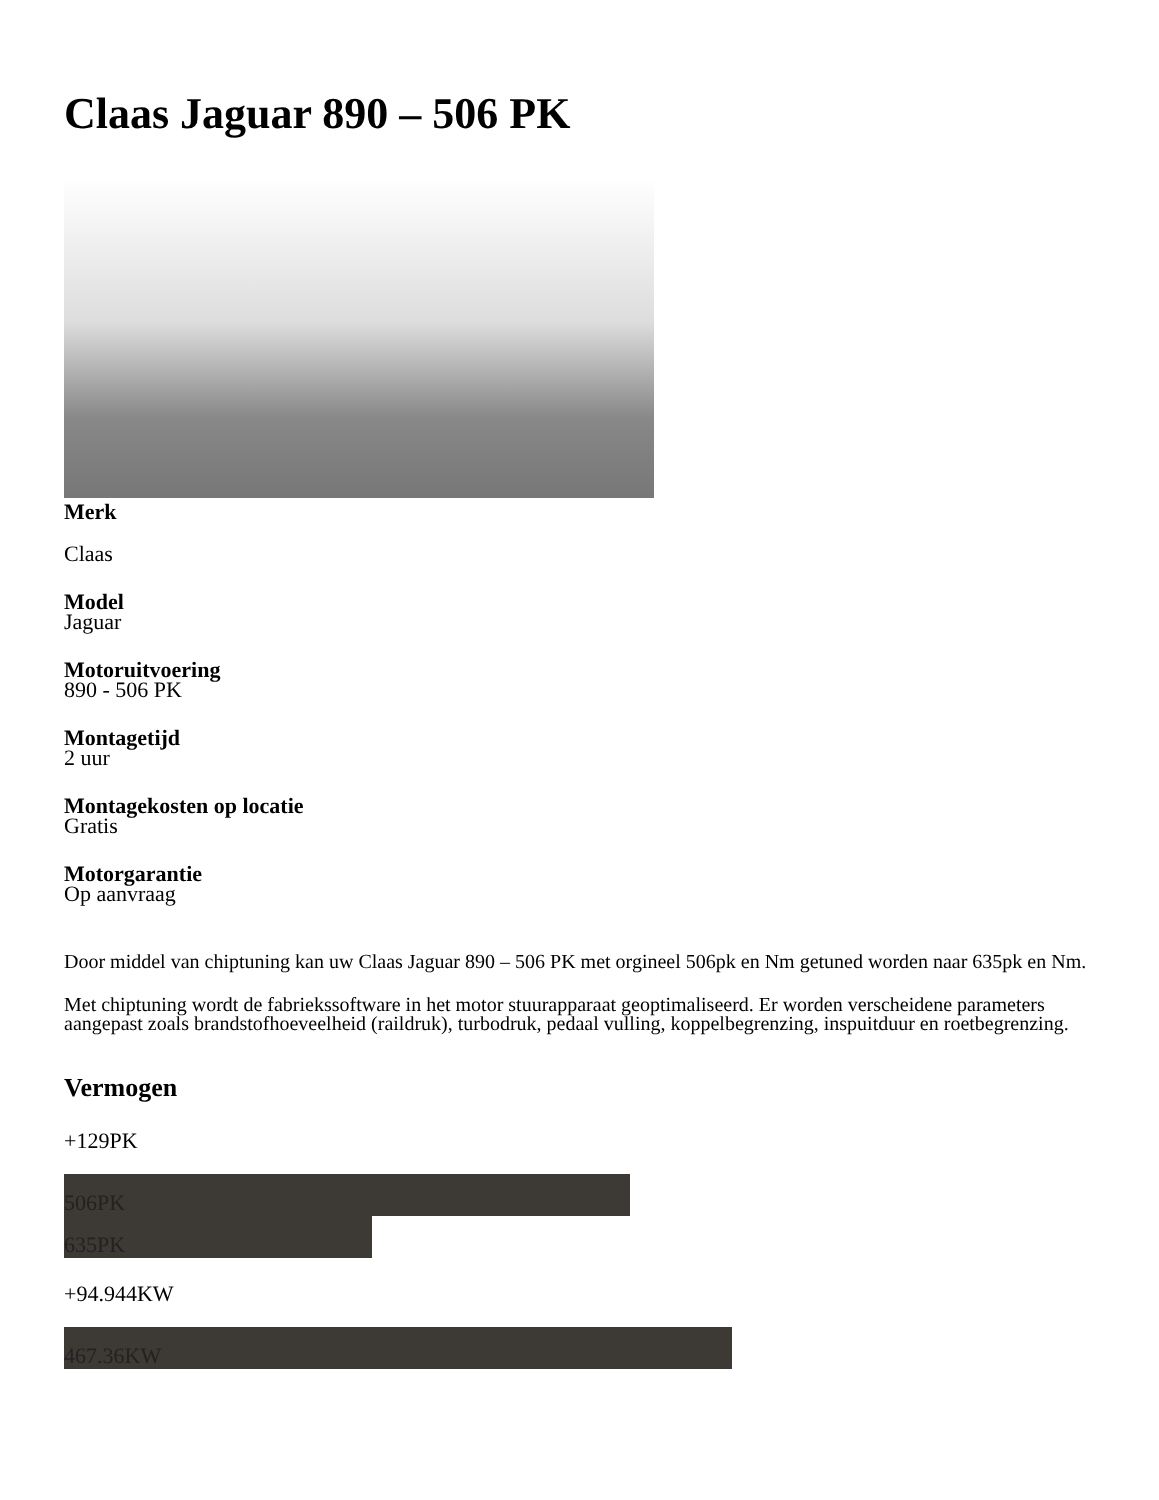Claas Jaguar 890 – 506 PK
Merk
Claas
Model
Jaguar
Motoruitvoering
890 - 506 PK
Montagetijd
2 uur
Montagekosten op locatie
Gratis
Motorgarantie
Op aanvraag
Door middel van chiptuning kan uw Claas Jaguar 890 – 506 PK met orgineel 506pk en Nm getuned worden naar 635pk en Nm.
Met chiptuning wordt de fabriekssoftware in het motor stuurapparaat geoptimaliseerd. Er worden verscheidene parameters aangepast zoals brandstofhoeveelheid (raildruk), turbodruk, pedaal vulling, koppelbegrenzing, inspuitduur en roetbegrenzing.
Vermogen
+129PK
506PK
635PK
+94.944KW
467.36KW